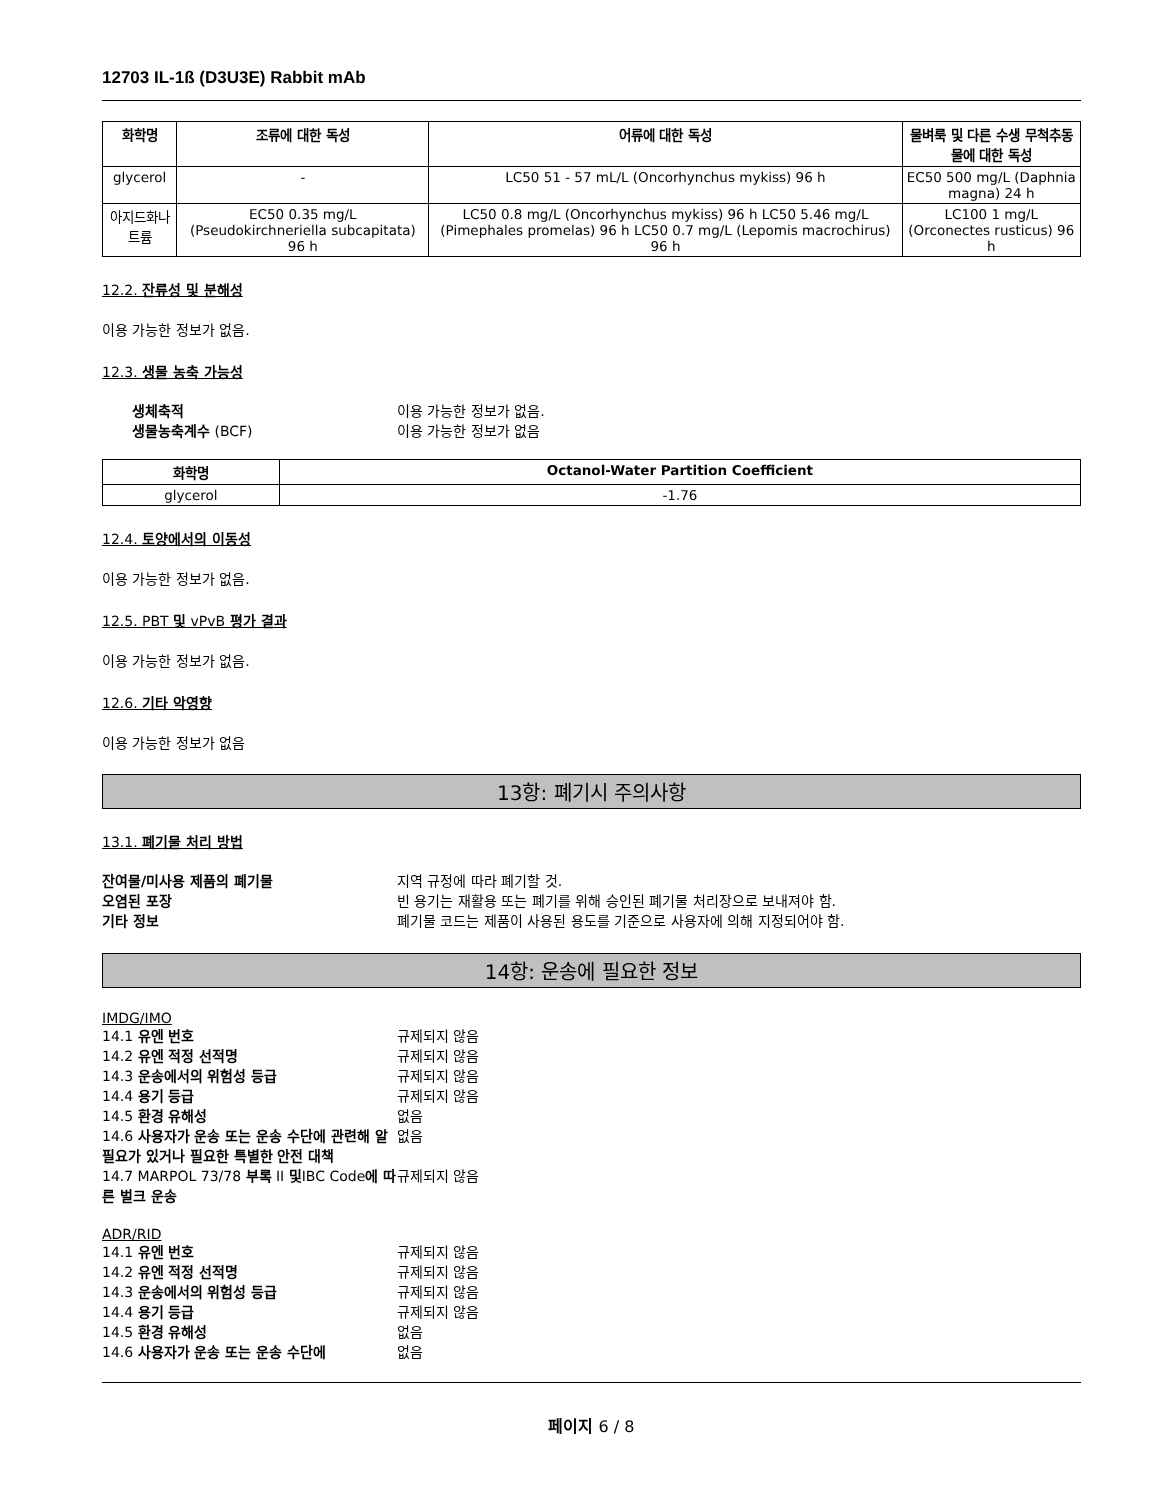12703 IL-1ß (D3U3E) Rabbit mAb
| 화학명 | 조류에 대한 독성 | 어류에 대한 독성 | 물벼룩 및 다른 수생 무척추동물에 대한 독성 |
| --- | --- | --- | --- |
| glycerol | - | LC50 51 - 57 mL/L (Oncorhynchus mykiss) 96 h | EC50 500 mg/L (Daphnia magna) 24 h |
| 아지드화나트륨 | EC50 0.35 mg/L (Pseudokirchneriella subcapitata) 96 h | LC50 0.8 mg/L (Oncorhynchus mykiss) 96 h LC50 5.46 mg/L (Pimephales promelas) 96 h LC50 0.7 mg/L (Lepomis macrochirus) 96 h | LC100 1 mg/L (Orconectes rusticus) 96 h |
12.2. 잔류성 및 분해성
이용 가능한 정보가 없음.
12.3. 생물 농축 가능성
생체축적 이용 가능한 정보가 없음. 생물농축계수 (BCF) 이용 가능한 정보가 없음
| 화학명 | Octanol-Water Partition Coefficient |
| --- | --- |
| glycerol | -1.76 |
12.4. 토양에서의 이동성
이용 가능한 정보가 없음.
12.5. PBT 및 vPvB 평가 결과
이용 가능한 정보가 없음.
12.6. 기타 악영향
이용 가능한 정보가 없음
13항: 폐기시 주의사항
13.1. 폐기물 처리 방법
잔여물/미사용 제품의 폐기물 지역 규정에 따라 폐기할 것. 오염된 포장 빈 용기는 재활용 또는 폐기를 위해 승인된 폐기물 처리장으로 보내져야 함. 기타 정보 폐기물 코드는 제품이 사용된 용도를 기준으로 사용자에 의해 지정되어야 함.
14항: 운송에 필요한 정보
IMDG/IMO
14.1 유엔 번호 규제되지 않음 14.2 유엔 적정 선적명 규제되지 않음 14.3 운송에서의 위험성 등급 규제되지 않음 14.4 용기 등급 규제되지 않음 14.5 환경 유해성 없음 14.6 사용자가 운송 또는 운송 수단에 관련해 알 필요가 있거나 필요한 특별한 안전 대책 없음 14.7 MARPOL 73/78 부록 II 및IBC Code에 따른 벌크 운송 규제되지 않음
ADR/RID
14.1 유엔 번호 규제되지 않음 14.2 유엔 적정 선적명 규제되지 않음 14.3 운송에서의 위험성 등급 규제되지 않음 14.4 용기 등급 규제되지 않음 14.5 환경 유해성 없음 14.6 사용자가 운송 또는 운송 수단에 없음
페이지 6 / 8